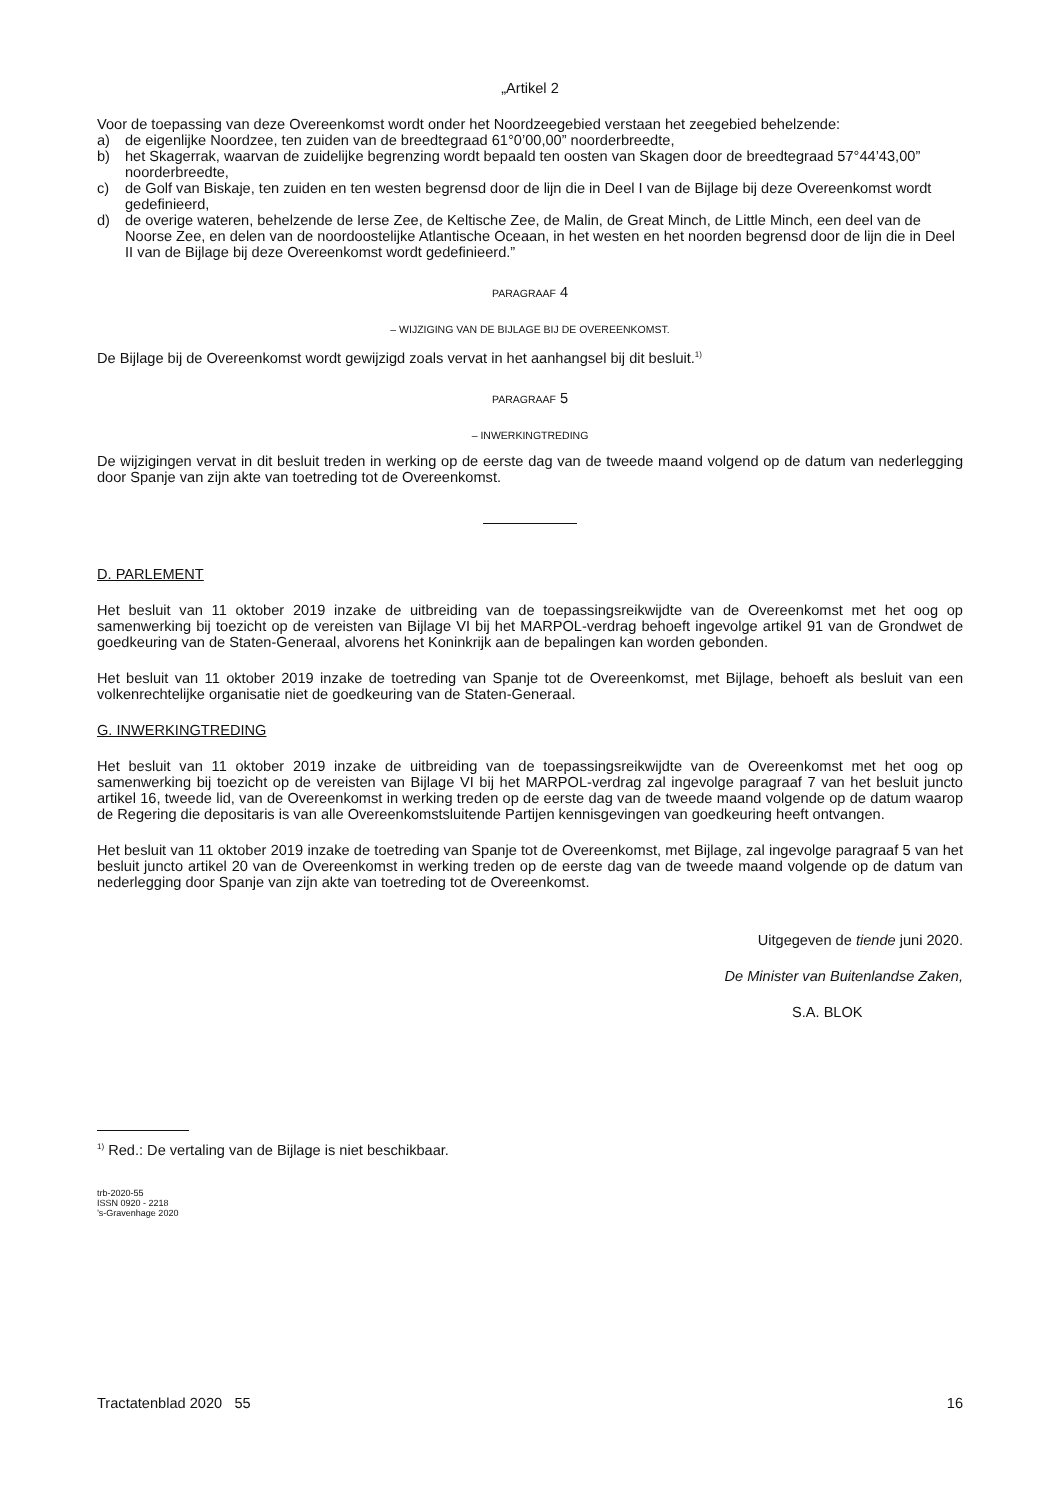„Artikel 2
Voor de toepassing van deze Overeenkomst wordt onder het Noordzeegebied verstaan het zeegebied behelzende:
a) de eigenlijke Noordzee, ten zuiden van de breedtegraad 61°0’00,00” noorderbreedte,
b) het Skagerrak, waarvan de zuidelijke begrenzing wordt bepaald ten oosten van Skagen door de breedtegraad 57°44’43,00” noorderbreedte,
c) de Golf van Biskaje, ten zuiden en ten westen begrensd door de lijn die in Deel I van de Bijlage bij deze Overeenkomst wordt gedefinieerd,
d) de overige wateren, behelzende de Ierse Zee, de Keltische Zee, de Malin, de Great Minch, de Little Minch, een deel van de Noorse Zee, en delen van de noordoostelijke Atlantische Oceaan, in het westen en het noorden begrensd door de lijn die in Deel II van de Bijlage bij deze Overeenkomst wordt gedefinieerd.”
PARAGRAAF 4
– WIJZIGING VAN DE BIJLAGE BIJ DE OVEREENKOMST.
De Bijlage bij de Overeenkomst wordt gewijzigd zoals vervat in het aanhangsel bij dit besluit.<sup>1)</sup>
PARAGRAAF 5
– INWERKINGTREDING
De wijzigingen vervat in dit besluit treden in werking op de eerste dag van de tweede maand volgend op de datum van nederlegging door Spanje van zijn akte van toetreding tot de Overeenkomst.
D. PARLEMENT
Het besluit van 11 oktober 2019 inzake de uitbreiding van de toepassingsreikwijdte van de Overeenkomst met het oog op samenwerking bij toezicht op de vereisten van Bijlage VI bij het MARPOL-verdrag behoeft ingevolge artikel 91 van de Grondwet de goedkeuring van de Staten-Generaal, alvorens het Koninkrijk aan de bepalingen kan worden gebonden.
Het besluit van 11 oktober 2019 inzake de toetreding van Spanje tot de Overeenkomst, met Bijlage, behoeft als besluit van een volkenrechtelijke organisatie niet de goedkeuring van de Staten-Generaal.
G. INWERKINGTREDING
Het besluit van 11 oktober 2019 inzake de uitbreiding van de toepassingsreikwijdte van de Overeenkomst met het oog op samenwerking bij toezicht op de vereisten van Bijlage VI bij het MARPOL-verdrag zal ingevolge paragraaf 7 van het besluit juncto artikel 16, tweede lid, van de Overeenkomst in werking treden op de eerste dag van de tweede maand volgende op de datum waarop de Regering die depositaris is van alle Overeenkomstsluitende Partijen kennisgevingen van goedkeuring heeft ontvangen.
Het besluit van 11 oktober 2019 inzake de toetreding van Spanje tot de Overeenkomst, met Bijlage, zal ingevolge paragraaf 5 van het besluit juncto artikel 20 van de Overeenkomst in werking treden op de eerste dag van de tweede maand volgende op de datum van nederlegging door Spanje van zijn akte van toetreding tot de Overeenkomst.
Uitgegeven de tiende juni 2020.
De Minister van Buitenlandse Zaken,
S.A. BLOK
<sup>1)</sup> Red.: De vertaling van de Bijlage is niet beschikbaar.
trb-2020-55
ISSN 0920 - 2218
’s-Gravenhage 2020
Tractatenblad 2020 55 16